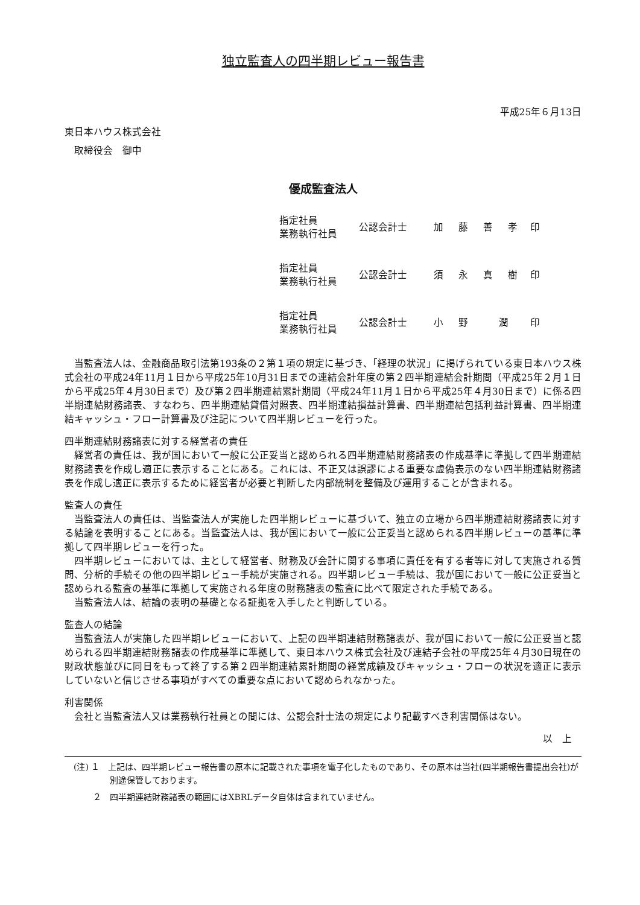独立監査人の四半期レビュー報告書
平成25年６月13日
東日本ハウス株式会社
　取締役会　御中
優成監査法人
指定社員
業務執行社員
公認会計士 加 藤 善 孝 印
指定社員
業務執行社員
公認会計士 須 永 真 樹 印
指定社員
業務執行社員
公認会計士 小 野　 潤 印
当監査法人は、金融商品取引法第193条の２第１項の規定に基づき、「経理の状況」に掲げられている東日本ハウス株式会社の平成24年11月１日から平成25年10月31日までの連結会計年度の第２四半期連結会計期間（平成25年２月１日から平成25年４月30日まで）及び第２四半期連結累計期間（平成24年11月１日から平成25年４月30日まで）に係る四半期連結財務諸表、すなわち、四半期連結貸借対照表、四半期連結損益計算書、四半期連結包括利益計算書、四半期連結キャッシュ・フロー計算書及び注記について四半期レビューを行った。
四半期連結財務諸表に対する経営者の責任
経営者の責任は、我が国において一般に公正妥当と認められる四半期連結財務諸表の作成基準に準拠して四半期連結財務諸表を作成し適正に表示することにある。これには、不正又は誤謬による重要な虚偽表示のない四半期連結財務諸表を作成し適正に表示するために経営者が必要と判断した内部統制を整備及び運用することが含まれる。
監査人の責任
当監査法人の責任は、当監査法人が実施した四半期レビューに基づいて、独立の立場から四半期連結財務諸表に対する結論を表明することにある。当監査法人は、我が国において一般に公正妥当と認められる四半期レビューの基準に準拠して四半期レビューを行った。
四半期レビューにおいては、主として経営者、財務及び会計に関する事項に責任を有する者等に対して実施される質問、分析的手続その他の四半期レビュー手続が実施される。四半期レビュー手続は、我が国において一般に公正妥当と認められる監査の基準に準拠して実施される年度の財務諸表の監査に比べて限定された手続である。
当監査法人は、結論の表明の基礎となる証拠を入手したと判断している。
監査人の結論
当監査法人が実施した四半期レビューにおいて、上記の四半期連結財務諸表が、我が国において一般に公正妥当と認められる四半期連結財務諸表の作成基準に準拠して、東日本ハウス株式会社及び連結子会社の平成25年４月30日現在の財政状態並びに同日をもって終了する第２四半期連結累計期間の経営成績及びキャッシュ・フローの状況を適正に表示していないと信じさせる事項がすべての重要な点において認められなかった。
利害関係
会社と当監査法人又は業務執行社員との間には、公認会計士法の規定により記載すべき利害関係はない。
以　上
(注) １　上記は、四半期レビュー報告書の原本に記載された事項を電子化したものであり、その原本は当社(四半期報告書提出会社)が別途保管しております。
　　 ２　四半期連結財務諸表の範囲にはXBRLデータ自体は含まれていません。